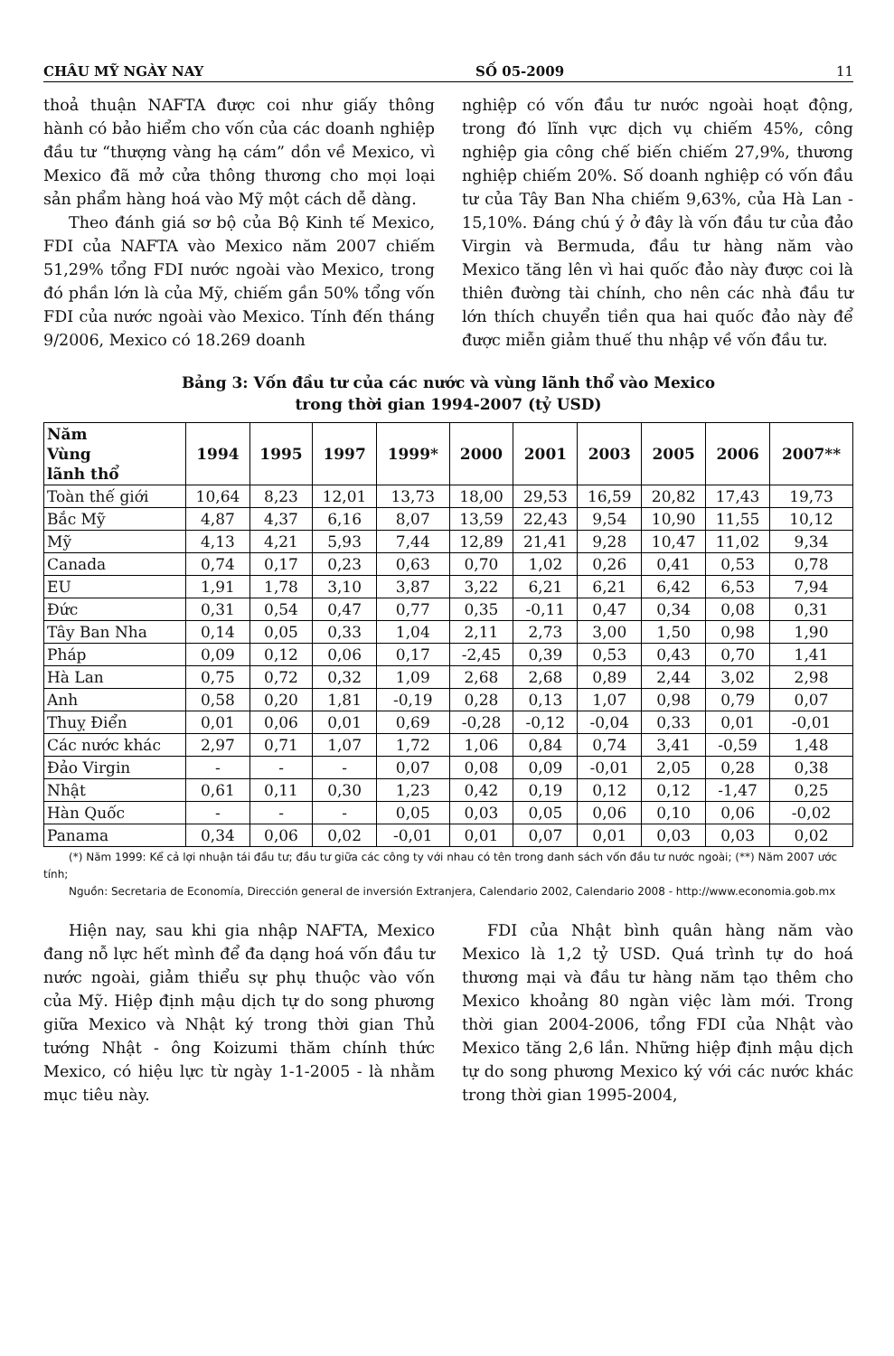CHÂU MỸ NGÀY NAY SỐ 05-2009 11
thoả thuận NAFTA được coi như giấy thông hành có bảo hiểm cho vốn của các doanh nghiệp đầu tư “thượng vàng hạ cám” dồn về Mexico, vì Mexico đã mở cửa thông thương cho mọi loại sản phẩm hàng hoá vào Mỹ một cách dễ dàng.
Theo đánh giá sơ bộ của Bộ Kinh tế Mexico, FDI của NAFTA vào Mexico năm 2007 chiếm 51,29% tổng FDI nước ngoài vào Mexico, trong đó phần lớn là của Mỹ, chiếm gần 50% tổng vốn FDI của nước ngoài vào Mexico. Tính đến tháng 9/2006, Mexico có 18.269 doanh
nghiệp có vốn đầu tư nước ngoài hoạt động, trong đó lĩnh vực dịch vụ chiếm 45%, công nghiệp gia công chế biến chiếm 27,9%, thương nghiệp chiếm 20%. Số doanh nghiệp có vốn đầu tư của Tây Ban Nha chiếm 9,63%, của Hà Lan - 15,10%. Đáng chú ý ở đây là vốn đầu tư của đảo Virgin và Bermuda, đầu tư hàng năm vào Mexico tăng lên vì hai quốc đảo này được coi là thiên đường tài chính, cho nên các nhà đầu tư lớn thích chuyển tiền qua hai quốc đảo này để được miễn giảm thuế thu nhập về vốn đầu tư.
Bảng 3: Vốn đầu tư của các nước và vùng lãnh thổ vào Mexico
trong thời gian 1994-2007 (tỷ USD)
| Năm Vùng lãnh thổ | 1994 | 1995 | 1997 | 1999* | 2000 | 2001 | 2003 | 2005 | 2006 | 2007** |
| --- | --- | --- | --- | --- | --- | --- | --- | --- | --- | --- |
| Toàn thế giới | 10,64 | 8,23 | 12,01 | 13,73 | 18,00 | 29,53 | 16,59 | 20,82 | 17,43 | 19,73 |
| Bắc Mỹ | 4,87 | 4,37 | 6,16 | 8,07 | 13,59 | 22,43 | 9,54 | 10,90 | 11,55 | 10,12 |
| Mỹ | 4,13 | 4,21 | 5,93 | 7,44 | 12,89 | 21,41 | 9,28 | 10,47 | 11,02 | 9,34 |
| Canada | 0,74 | 0,17 | 0,23 | 0,63 | 0,70 | 1,02 | 0,26 | 0,41 | 0,53 | 0,78 |
| EU | 1,91 | 1,78 | 3,10 | 3,87 | 3,22 | 6,21 | 6,21 | 6,42 | 6,53 | 7,94 |
| Đức | 0,31 | 0,54 | 0,47 | 0,77 | 0,35 | -0,11 | 0,47 | 0,34 | 0,08 | 0,31 |
| Tây Ban Nha | 0,14 | 0,05 | 0,33 | 1,04 | 2,11 | 2,73 | 3,00 | 1,50 | 0,98 | 1,90 |
| Pháp | 0,09 | 0,12 | 0,06 | 0,17 | -2,45 | 0,39 | 0,53 | 0,43 | 0,70 | 1,41 |
| Hà Lan | 0,75 | 0,72 | 0,32 | 1,09 | 2,68 | 2,68 | 0,89 | 2,44 | 3,02 | 2,98 |
| Anh | 0,58 | 0,20 | 1,81 | -0,19 | 0,28 | 0,13 | 1,07 | 0,98 | 0,79 | 0,07 |
| Thuỵ Điển | 0,01 | 0,06 | 0,01 | 0,69 | -0,28 | -0,12 | -0,04 | 0,33 | 0,01 | -0,01 |
| Các nước khác | 2,97 | 0,71 | 1,07 | 1,72 | 1,06 | 0,84 | 0,74 | 3,41 | -0,59 | 1,48 |
| Đảo Virgin | - | - | - | 0,07 | 0,08 | 0,09 | -0,01 | 2,05 | 0,28 | 0,38 |
| Nhật | 0,61 | 0,11 | 0,30 | 1,23 | 0,42 | 0,19 | 0,12 | 0,12 | -1,47 | 0,25 |
| Hàn Quốc | - | - | - | 0,05 | 0,03 | 0,05 | 0,06 | 0,10 | 0,06 | -0,02 |
| Panama | 0,34 | 0,06 | 0,02 | -0,01 | 0,01 | 0,07 | 0,01 | 0,03 | 0,03 | 0,02 |
(*) Năm 1999: Kể cả lợi nhuận tái đầu tư; đầu tư giữa các công ty với nhau có tên trong danh sách vốn đầu tư nước ngoài; (**) Năm 2007 ước tính;
Nguồn: Secretaria de Economía, Dirección general de inversión Extranjera, Calendario 2002, Calendario 2008 - http://www.economia.gob.mx
Hiện nay, sau khi gia nhập NAFTA, Mexico đang nỗ lực hết mình để đa dạng hoá vốn đầu tư nước ngoài, giảm thiểu sự phụ thuộc vào vốn của Mỹ. Hiệp định mậu dịch tự do song phương giữa Mexico và Nhật ký trong thời gian Thủ tướng Nhật - ông Koizumi thăm chính thức Mexico, có hiệu lực từ ngày 1-1-2005 - là nhằm mục tiêu này.
FDI của Nhật bình quân hàng năm vào Mexico là 1,2 tỷ USD. Quá trình tự do hoá thương mại và đầu tư hàng năm tạo thêm cho Mexico khoảng 80 ngàn việc làm mới. Trong thời gian 2004-2006, tổng FDI của Nhật vào Mexico tăng 2,6 lần. Những hiệp định mậu dịch tự do song phương Mexico ký với các nước khác trong thời gian 1995-2004,